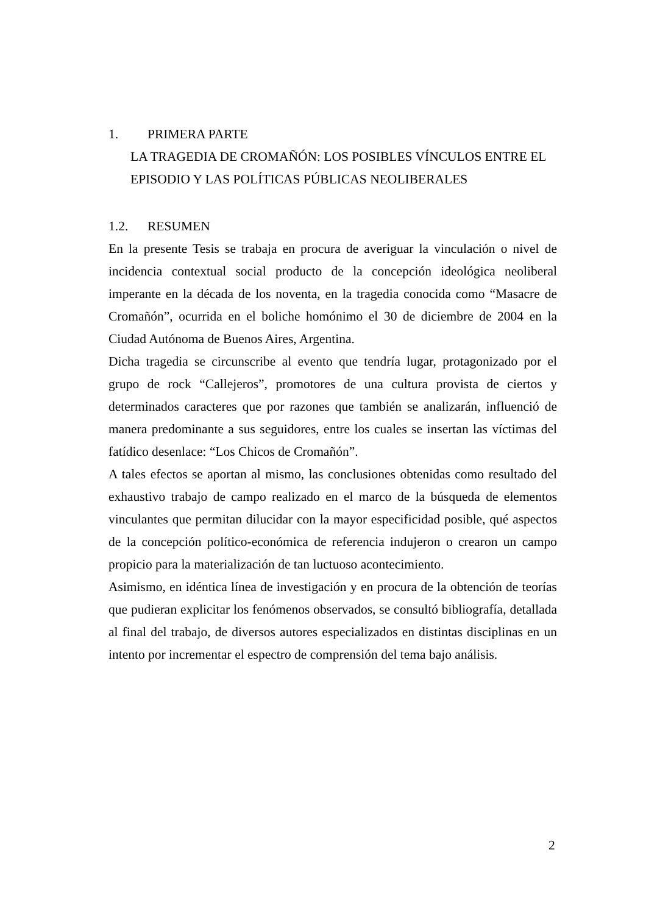1. PRIMERA PARTE
LA TRAGEDIA DE CROMAÑÓN: LOS POSIBLES VÍNCULOS ENTRE EL EPISODIO Y LAS POLÍTICAS PÚBLICAS NEOLIBERALES
1.2. RESUMEN
En la presente Tesis se trabaja en procura de averiguar la vinculación o nivel de incidencia contextual social producto de la concepción ideológica neoliberal imperante en la década de los noventa, en la tragedia conocida como “Masacre de Cromañón”, ocurrida en el boliche homónimo el 30 de diciembre de 2004 en la Ciudad Autónoma de Buenos Aires, Argentina.
Dicha tragedia se circunscribe al evento que tendría lugar, protagonizado por el grupo de rock “Callejeros”, promotores de una cultura provista de ciertos y determinados caracteres que por razones que también se analizarán, influenció de manera predominante a sus seguidores, entre los cuales se insertan las víctimas del fatídico desenlace: “Los Chicos de Cromañón”.
A tales efectos se aportan al mismo, las conclusiones obtenidas como resultado del exhaustivo trabajo de campo realizado en el marco de la búsqueda de elementos vinculantes que permitan dilucidar con la mayor especificidad posible, qué aspectos de la concepción político-económica de referencia indujeron o crearon un campo propicio para la materialización de tan luctuoso acontecimiento.
Asimismo, en idéntica línea de investigación y en procura de la obtención de teorías que pudieran explicitar los fenómenos observados, se consultó bibliografía, detallada al final del trabajo, de diversos autores especializados en distintas disciplinas en un intento por incrementar el espectro de comprensión del tema bajo análisis.
2